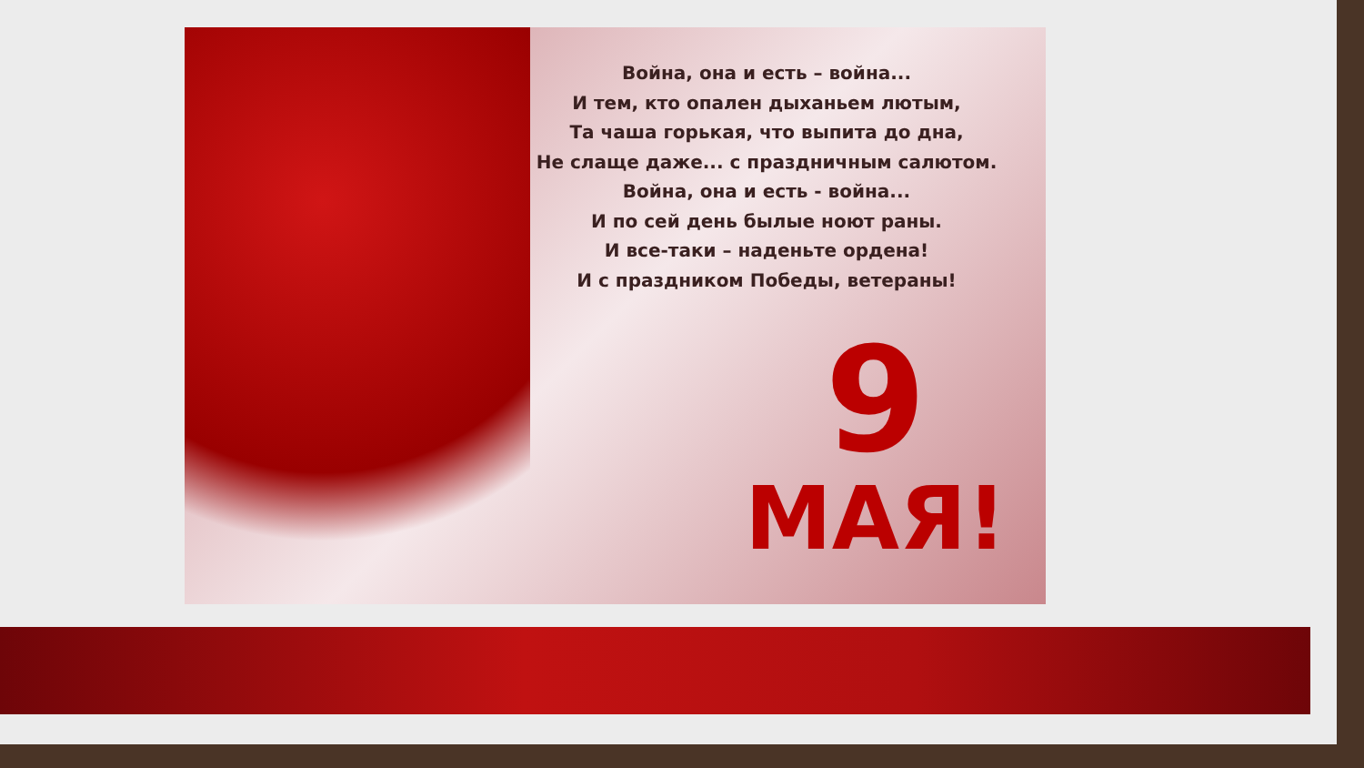Война, она и есть – война...
И тем, кто опален дыханьем лютым,
Та чаша горькая, что выпита до дна,
Не слаще даже... с праздничным салютом.
Война, она и есть - война...
И по сей день былые ноют раны.
И все-таки – наденьте ордена!
И с праздником Победы, ветераны!
9
МАЯ!